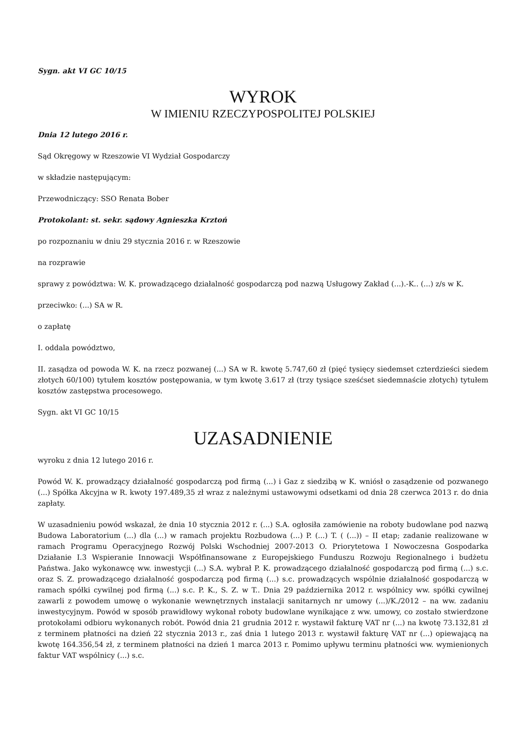Sygn. akt VI GC 10/15
WYROK
W IMIENIU RZECZYPOSPOLITEJ POLSKIEJ
Dnia 12 lutego 2016 r.
Sąd Okręgowy w Rzeszowie VI Wydział Gospodarczy
w składzie następującym:
Przewodniczący: SSO Renata Bober
Protokolant: st. sekr. sądowy Agnieszka Krztoń
po rozpoznaniu w dniu 29 stycznia 2016 r. w Rzeszowie
na rozprawie
sprawy z powództwa: W. K. prowadzącego działalność gospodarczą pod nazwą Usługowy Zakład (...).-K.. (...) z/s w K.
przeciwko: (...) SA w R.
o zapłatę
I. oddala powództwo,
II. zasądza od powoda W. K. na rzecz pozwanej (...) SA w R. kwotę 5.747,60 zł (pięć tysięcy siedemset czterdzieści siedem złotych 60/100) tytułem kosztów postępowania, w tym kwotę 3.617 zł (trzy tysiące sześćset siedemnaście złotych) tytułem kosztów zastępstwa procesowego.
Sygn. akt VI GC 10/15
UZASADNIENIE
wyroku z dnia 12 lutego 2016 r.
Powód W. K. prowadzący działalność gospodarczą pod firmą (...) i Gaz z siedzibą w K. wniósł o zasądzenie od pozwanego (...) Spółka Akcyjna w R. kwoty 197.489,35 zł wraz z należnymi ustawowymi odsetkami od dnia 28 czerwca 2013 r. do dnia zapłaty.
W uzasadnieniu powód wskazał, że dnia 10 stycznia 2012 r. (...) S.A. ogłosiła zamówienie na roboty budowlane pod nazwą Budowa Laboratorium (...) dla (...) w ramach projektu Rozbudowa (...) P. (...) T. ( (...)) – II etap; zadanie realizowane w ramach Programu Operacyjnego Rozwój Polski Wschodniej 2007-2013 O. Priorytetowa I Nowoczesna Gospodarka Działanie I.3 Wspieranie Innowacji Współfinansowane z Europejskiego Funduszu Rozwoju Regionalnego i budżetu Państwa. Jako wykonawcę ww. inwestycji (...) S.A. wybrał P. K. prowadzącego działalność gospodarczą pod firmą (...) s.c. oraz S. Z. prowadzącego działalność gospodarczą pod firmą (...) s.c. prowadzących wspólnie działalność gospodarczą w ramach spółki cywilnej pod firmą (...) s.c. P. K., S. Z. w T.. Dnia 29 października 2012 r. wspólnicy ww. spółki cywilnej zawarli z powodem umowę o wykonanie wewnętrznych instalacji sanitarnych nr umowy (...)/K./2012 – na ww. zadaniu inwestycyjnym. Powód w sposób prawidłowy wykonał roboty budowlane wynikające z ww. umowy, co zostało stwierdzone protokołami odbioru wykonanych robót. Powód dnia 21 grudnia 2012 r. wystawił fakturę VAT nr (...) na kwotę 73.132,81 zł z terminem płatności na dzień 22 stycznia 2013 r., zaś dnia 1 lutego 2013 r. wystawił fakturę VAT nr (...) opiewającą na kwotę 164.356,54 zł, z terminem płatności na dzień 1 marca 2013 r. Pomimo upływu terminu płatności ww. wymienionych faktur VAT wspólnicy (...) s.c.